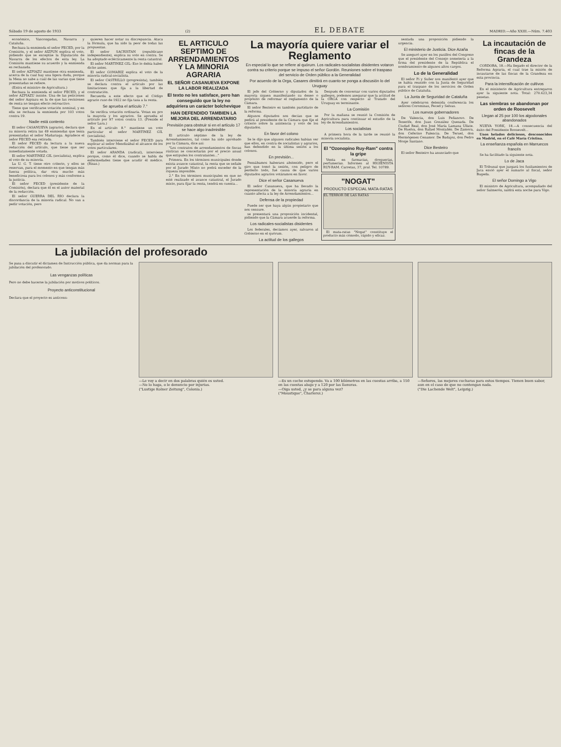Sábado 19 de agosto de 1933 (2) EL DEBATE MADRID.—Año XXIII.—Núm. 7.403
económico, Vascongadas, Navarra y Cataluña.
Rechaza la enmienda el señor FECED, por la Comisión, y el señor AIZPUN explica el voto, pidiendo que se exceptúe la Diputación de Navarra de los efectos de esta ley. La Comisión mantiene su acuerdo y la enmienda es rechazada.
El señor AZPIAZU mantiene otra enmienda, acerca de la cual hay una ligera duda, porque la Mesa no sabe a cuál de las varias que tiene presentadas se refiere.
(Entra el ministro de Agricultura.)
Rechaza la enmienda el señor FECED, y el señor AZPIAZU insiste. Una de las peticiones del señor Azpiazu es la de que las revisiones de renta no tengan efecto retroactivo.
Tiene que verificarse votación nominal, y en ella se rechaza la enmienda por 103 votos contra 19.
Nadie está contento
El señor CASANUEVA (agrario), declara que su minoría retira las 49 enmiendas que tenía presentadas el señor Madariaga. Agradece el señor FECED esa retirada.
El señor FECED da lectura a la nueva redacción del artículo, que tiene que ser inmediatamente votada.
El señor MARTINEZ GIL (socialista), explica el voto de su minoría.
La U. G. T. tiene otro criterio, y ellos se reservan, para el momento en que tengan más fuerza política, dar otra mucho más beneficiosa para los colonos y más conforme a la justicia.
El señor FECED (presidente de la Comisión), declara que él es el autor material de la redacción.
El señor GUERRA DEL RIO declara la discordancia de la minoría radical. No van a pedir votación, pero
quieren hacer notar su discrepancia. Ataca la fórmula, que ha sido la peor de todas las propuestas.
El señor SACRISTAN (republicano independiente), explica su voto en contra. Se ha adoptado eclécticamente la renta catastral.
El señor MARTINEZ GIL: Eso lo debía haber dicho antes.
El señor GOMARIZ explica el voto de la minoría radical-socialista.
El señor CASTRILLO (progresista), también se declara contra el artículo por las limitaciones que fija a la libertad de contratación.
Recuerda a este efecto que el Código agrario ruso de 1922 no fija tasa a la renta.
Se aprueba el artículo 7.°
Se verifica votación ordinaria. Votan en pro la mayoría y los agrarios. Se aprueba el artículo por 97 votos contra 13. (Preside el señor Lara.)
En el artículo 8.° mantiene un voto particular el señor MARTINEZ GIL (socialista).
También interviene el señor FECED para explicar al señor Mendizábal el alcance de los votos particulares.
El señor ARANDA (radical), interviene porque, como él dice, cuando se habla de enfermedades tiene que acudir él médico. (Risas.)
EL ARTICULO SEPTIMO DE ARRENDAMIENTOS Y LA MINORIA AGRARIA
EL SEÑOR CASANUEVA EXPONE LA LABOR REALIZADA
El texto no les satisface, pero han conseguido que la ley no adquiriera un carácter bolchevique
HAN DEFENDIDO TAMBIEN LA MEJORA DEL ARRENDATARIO
Previsión para obstruir si en el artículo 17 se hace algo inadmisible
El artículo séptimo de la ley de Arrendamientos, tal como ha sido aprobado por la Cámara, dice así:
"Los contratos de arrendamientos de fincas rústicas se concertarán por el precio anual que estipulen los contratantes..."
Primera. En los términos municipales donde exista avance catastral, la renta que se señale por el Jurado Mixto no podrá exceder de la riqueza imponible.
2.° En los términos municipales en que no esté realizado el avance catastral, el Jurado mixto, para fijar la renta, tendrá en cuenta...
La mayoría quiere variar el Reglamento
En especial lo que se refiere al quórum. Los radicales-socialistas disidentes votaron contra su criterio porque se impuso el señor Gordón. Reuniones sobre el traspaso del servicio de Orden público a la Generalidad
Por acuerdo de la Orga, Casares dimitirá en cuanto se ponga a discusión lo del Uruguay
El jefe del Gobierno y diputados de la mayoría siguen manifestando su deseo o propósito de reformar el reglamento de la Cámara.
El señor Besteiro es también partidario de la reforma.
Algunos diputados nos decían que se pedirá al presidente de la Cámara que fije el criterio sobre la asistencia y voto de los diputados.
En favor del colono
Se le dijo que algunos radicales habían ver que ellos, en contra de socialistas y agrarios, han defendido en la última sesión a los colonos.
En previsión...
Pensábamos haberaos abstenido, pero el giro que tomó la sesión, con peligro de perderlo todo, fué causa de que varios diputados agrarios votáramos en favor.
Dice el señor Casanueva
El señor Casanueva, que ha llevado la representación de la minoría agraria en cuanto afecta a la ley de Arrendamientos...
Defensa de la propiedad
Puede ser que haya algún propietario que nos censure.
se presentará una proposición incidental, pidiendo que la Cámara acuerde la reforma.
Los radicales-socialistas disidentes
Los federales, decíamos ayer, salvaron al Gobierno en el quórum.
La actitud de los gallegos
Después de conversar con varios diputados gallegos, podemos asegurar que la actitud de la ORGA con respecto al Tratado del Uruguay es terminante.
La Comisión
Por la mañana se reunió la Comisión de Agricultura para continuar el estudio de la ley de Arrendamientos.
Los socialistas
A primera hora de la tarde se reunió la minoría socialista.
El "Ozonopino Ruy-Ram" contra la gripe
Venta en farmacias, droguerías, perfumerías. Informes al HIGIENISTA RUY-RAM. Carretas, 37, pral. Tel. 10789.
"NOGAT"
PRODUCTO ESPECIAL MATA-RATAS
EL TERROR DE LAS RATAS
El mata-ratas "Nogat" constituye el producto más cómodo, rápido y eficaz.
sentada una proposición pidiendo la urgencia.
El ministerio de Justicia. Dice Azaña
Se aseguró ayer en los pasillos del Congreso que el presidente del Consejo sometería a la firma del presidente de la República el nombramiento de algunos altos cargos.
Lo de la Generalidad
El señor Pi y Suñer nos manifestó ayer que se había reunido con la Junta de Seguridad para el traspaso de los servicios de Orden público de Cataluña.
La Junta de Seguridad de Cataluña
Ayer celebraron detenida conferencia los señores Corominas, Feced y Selvas.
Los nuevos gobernadores
De Valencia, don Luis Peñanovo. De Tenerife, don Juan González Quesada. De Ciudad Real, don José María Lamana Ullate. De Huelva, don Rafael Montañés. De Zamora, don Ceferino Palencia. De Teruel, don Hermógenes Cenamor. De Badajoz, don Pedro Monje Santano.
Dice Besteiro
El señor Besteiro ha anunciado que
La incautación de fincas de la Grandeza
CORDOBA, 18.—Ha llegado el director de la Reforma Agraria, el cual trae la misión de incautarse de las fincas de la Grandeza en esta provincia.
Para la intensificación de cultivos
En el ministerio de Agricultura entregaron ayer la siguiente nota. Total: 270.623,34 pesetas.
Las siembras se abandonan por orden de Roosevelt
Llegan al 25 por 100 los algodonales abandonados
NUEVA YORK, 18.—A consecuencia del éxito del Presidente Roosevelt...
Unos helados deliciosos, desconocidos en Madrid, en el Café María Cristina.
La enseñanza española en Marruecos francés
Se ha facilitado la siguiente nota.
Lo de Jaca
El Tribunal que juzgará los fusilamientos de Jaca envió ayer el sumario al fiscal, señor Bugeda.
El señor Domingo a Vigo
El ministro de Agricultura, acompañado del señor Salmerón, saldrá esta noche para Vigo.
La jubilación del profesorado
Se pasa a discutir el dictamen de Instrucción pública, que da normas para la jubilación del profesorado.
Las venganzas políticas
Pero no debe hacerse la jubilación por motivos políticos.
Proyecto anticonstitucional
Declara que el proyecto es anticons-
—Le voy a decir en dos palabras quién es usted.
—No lo haga, o le denuncio por injurias.
("Lustige Kolner Zeitung", Colonia.)
—Es un coche estupendo. Va a 100 kilómetros en las cuestas arriba, a 150 en las cuestas abajo y a 120 por las llanuras.
—Oiga usted, ¿y se para alguna vez?
("Moustique", Charleroi.)
—Señores, las mejores cucharas para estos tiempos. Tienen buen sabor, aun en el caso de que no contengan nada.
("Die Lachende Welt", Leipzig.)